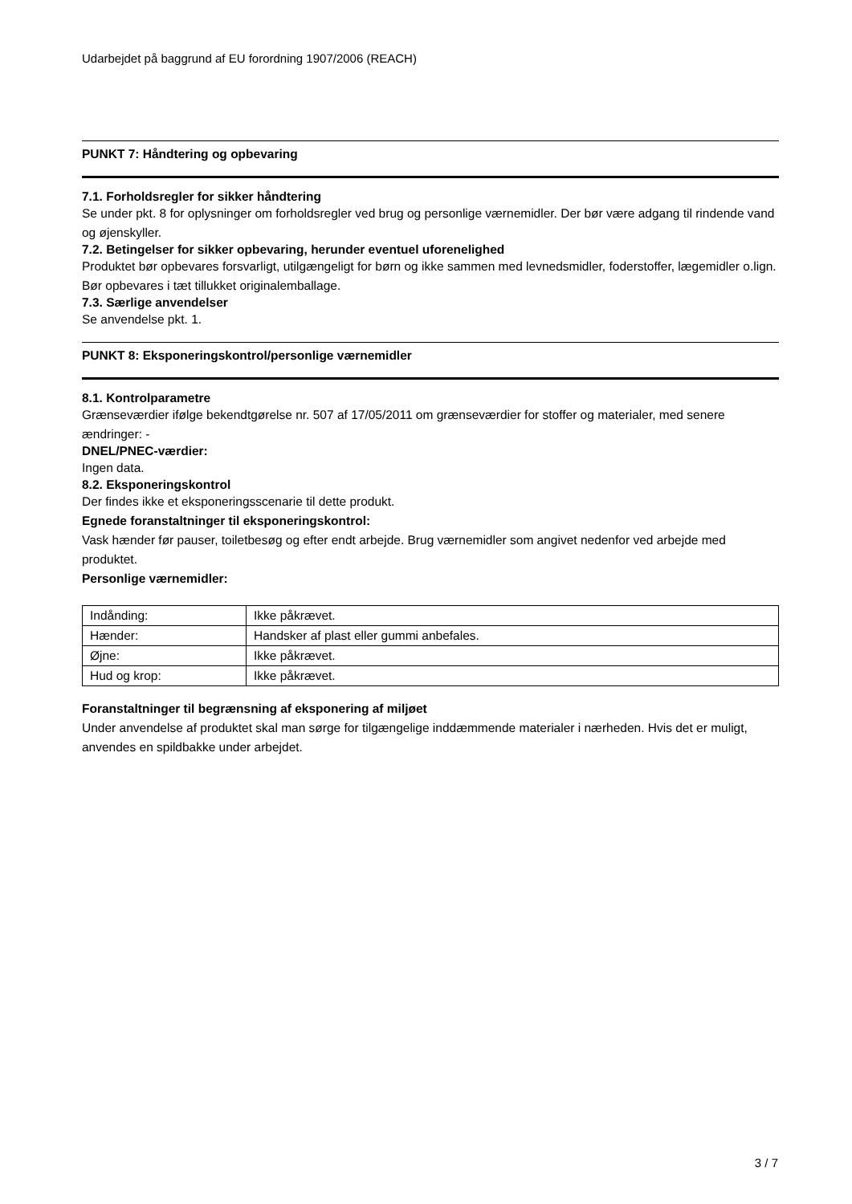Udarbejdet på baggrund af EU forordning 1907/2006 (REACH)
PUNKT 7: Håndtering og opbevaring
7.1. Forholdsregler for sikker håndtering
Se under pkt. 8 for oplysninger om forholdsregler ved brug og personlige værnemidler. Der bør være adgang til rindende vand og øjenskyller.
7.2. Betingelser for sikker opbevaring, herunder eventuel uforenelighed
Produktet bør opbevares forsvarligt, utilgængeligt for børn og ikke sammen med levnedsmidler, foderstoffer, lægemidler o.lign. Bør opbevares i tæt tillukket originalemballage.
7.3. Særlige anvendelser
Se anvendelse pkt. 1.
PUNKT 8: Eksponeringskontrol/personlige værnemidler
8.1. Kontrolparametre
Grænseværdier ifølge bekendtgørelse nr. 507 af 17/05/2011 om grænseværdier for stoffer og materialer, med senere ændringer: -
DNEL/PNEC-værdier:
Ingen data.
8.2. Eksponeringskontrol
Der findes ikke et eksponeringsscenarie til dette produkt.
Egnede foranstaltninger til eksponeringskontrol:
Vask hænder før pauser, toiletbesøg og efter endt arbejde. Brug værnemidler som angivet nedenfor ved arbejde med produktet.
Personlige værnemidler:
| Indånding: | Ikke påkrævet. |
| Hænder: | Handsker af plast eller gummi anbefales. |
| Øjne: | Ikke påkrævet. |
| Hud og krop: | Ikke påkrævet. |
Foranstaltninger til begrænsning af eksponering af miljøet
Under anvendelse af produktet skal man sørge for tilgængelige inddæmmende materialer i nærheden. Hvis det er muligt, anvendes en spildbakke under arbejdet.
3 / 7